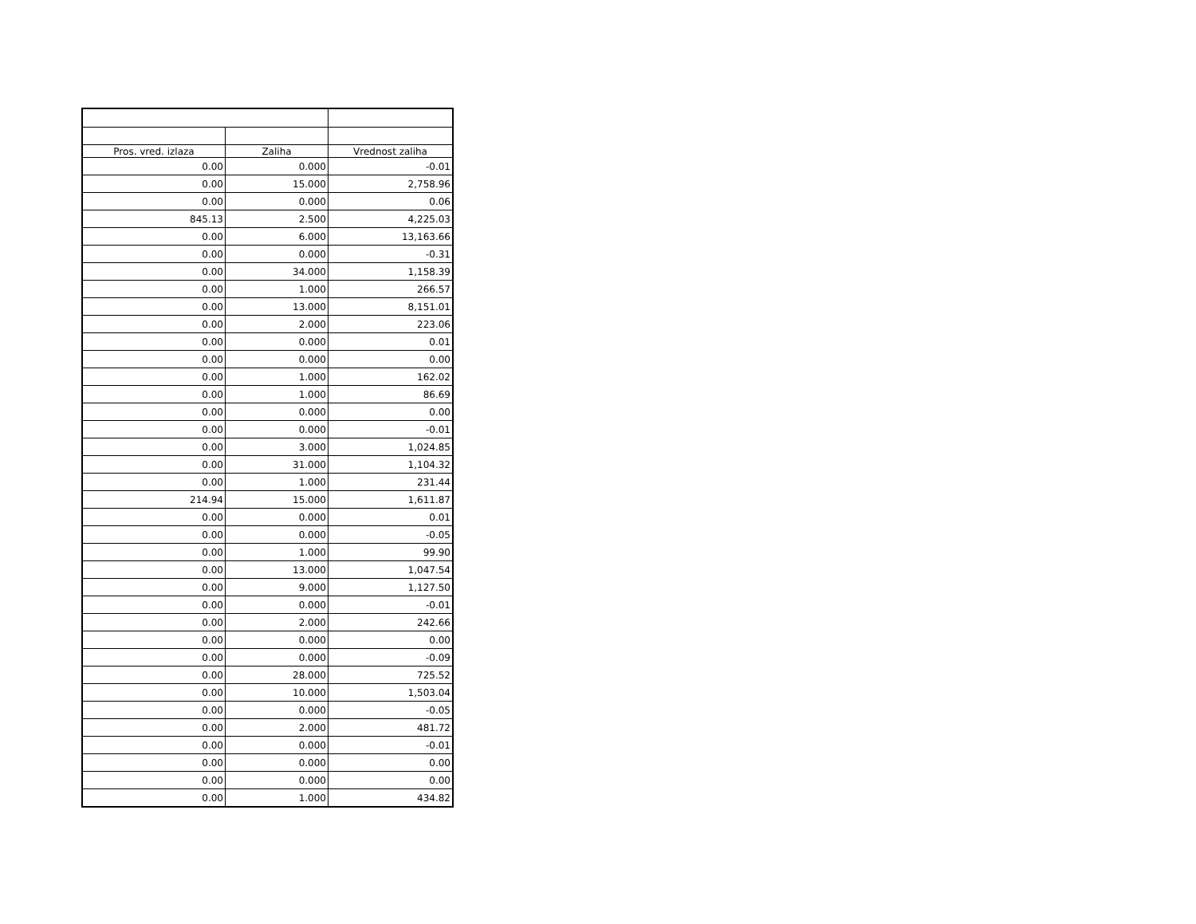| Pros. vred. izlaza | Zaliha | Vrednost zaliha | |
| --- | --- | --- | --- |
| 0.00 | 0.000 | -0.01 | |
| 0.00 | 15.000 | 2,758.96 | |
| 0.00 | 0.000 | 0.06 | |
| 845.13 | 2.500 | 4,225.03 | |
| 0.00 | 6.000 | 13,163.66 | |
| 0.00 | 0.000 | -0.31 | |
| 0.00 | 34.000 | 1,158.39 | |
| 0.00 | 1.000 | 266.57 | |
| 0.00 | 13.000 | 8,151.01 | |
| 0.00 | 2.000 | 223.06 | |
| 0.00 | 0.000 | 0.01 | |
| 0.00 | 0.000 | 0.00 | |
| 0.00 | 1.000 | 162.02 | |
| 0.00 | 1.000 | 86.69 | |
| 0.00 | 0.000 | 0.00 | |
| 0.00 | 0.000 | -0.01 | |
| 0.00 | 3.000 | 1,024.85 | |
| 0.00 | 31.000 | 1,104.32 | |
| 0.00 | 1.000 | 231.44 | |
| 214.94 | 15.000 | 1,611.87 | |
| 0.00 | 0.000 | 0.01 | |
| 0.00 | 0.000 | -0.05 | |
| 0.00 | 1.000 | 99.90 | |
| 0.00 | 13.000 | 1,047.54 | |
| 0.00 | 9.000 | 1,127.50 | |
| 0.00 | 0.000 | -0.01 | |
| 0.00 | 2.000 | 242.66 | |
| 0.00 | 0.000 | 0.00 | |
| 0.00 | 0.000 | -0.09 | |
| 0.00 | 28.000 | 725.52 | |
| 0.00 | 10.000 | 1,503.04 | |
| 0.00 | 0.000 | -0.05 | |
| 0.00 | 2.000 | 481.72 | |
| 0.00 | 0.000 | -0.01 | |
| 0.00 | 0.000 | 0.00 | |
| 0.00 | 0.000 | 0.00 | |
| 0.00 | 1.000 | 434.82 | |